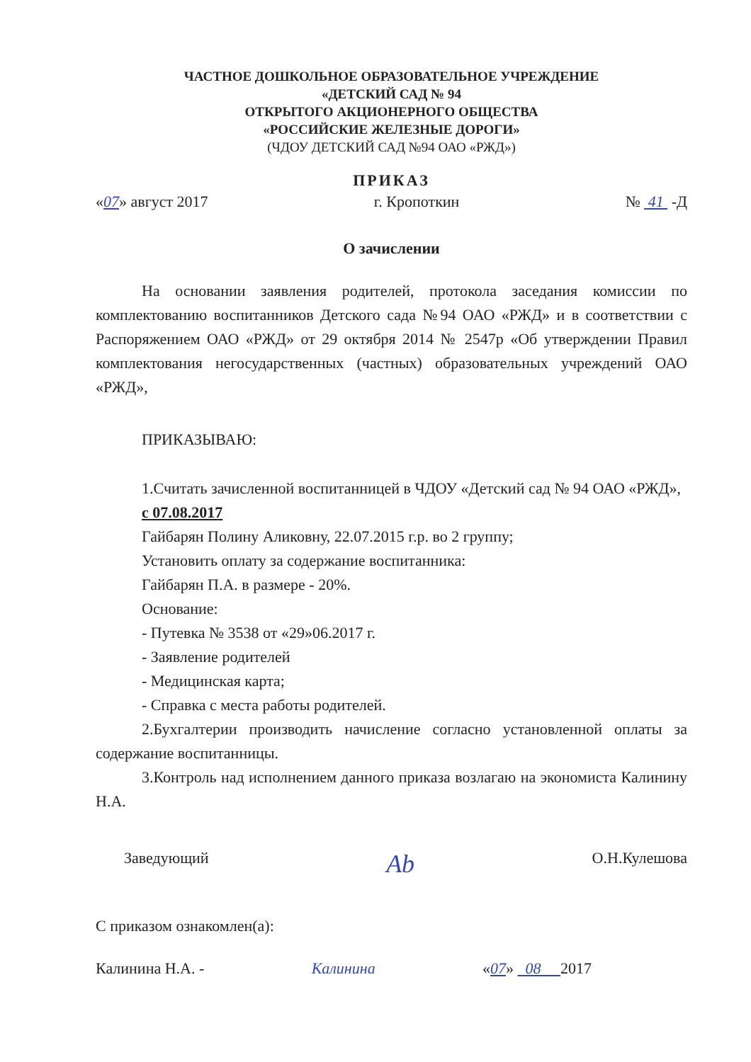ЧАСТНОЕ ДОШКОЛЬНОЕ ОБРАЗОВАТЕЛЬНОЕ УЧРЕЖДЕНИЕ
«ДЕТСКИЙ САД № 94
ОТКРЫТОГО АКЦИОНЕРНОГО ОБЩЕСТВА
«РОССИЙСКИЕ ЖЕЛЕЗНЫЕ ДОРОГИ»
(ЧДОУ ДЕТСКИЙ САД №94 ОАО «РЖД»)
ПРИКАЗ
«07» август 2017 г. Кропоткин № 41 -Д
О зачислении
На основании заявления родителей, протокола заседания комиссии по комплектованию воспитанников Детского сада №94 ОАО «РЖД» и в соответствии с Распоряжением ОАО «РЖД» от 29 октября 2014 № 2547р «Об утверждении Правил комплектования негосударственных (частных) образовательных учреждений ОАО «РЖД»,
ПРИКАЗЫВАЮ:
1.Считать зачисленной воспитанницей в ЧДОУ «Детский сад № 94 ОАО «РЖД»,
с 07.08.2017
Гайбарян Полину Аликовну, 22.07.2015 г.р. во 2 группу;
Установить оплату за содержание воспитанника:
Гайбарян П.А. в размере - 20%.
Основание:
- Путевка № 3538 от «29»06.2017 г.
- Заявление родителей
- Медицинская карта;
- Справка с места работы родителей.
2.Бухгалтерии производить начисление согласно установленной оплаты за содержание воспитанницы.
3.Контроль над исполнением данного приказа возлагаю на экономиста Калинину Н.А.
Заведующий Ab О.Н.Кулешова
С приказом ознакомлен(а):
Калинина Н.А. - Калинина «07» 08 2017